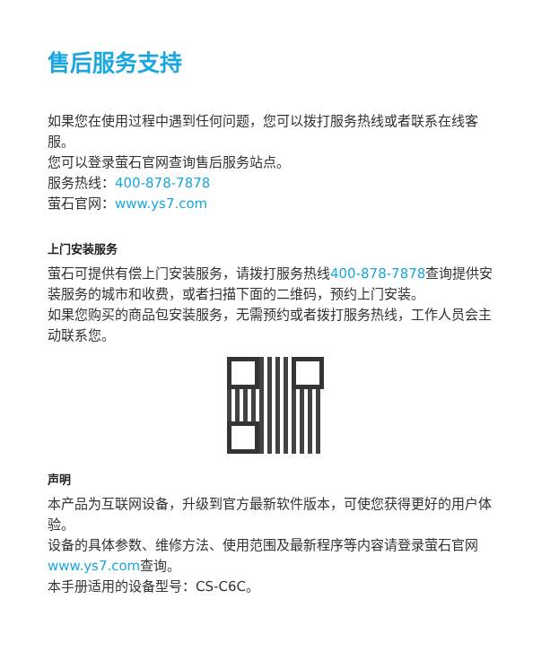售后服务支持
如果您在使用过程中遇到任何问题，您可以拨打服务热线或者联系在线客服。
您可以登录萤石官网查询售后服务站点。
服务热线：400-878-7878
萤石官网：www.ys7.com
上门安装服务
萤石可提供有偿上门安装服务，请拨打服务热线400-878-7878查询提供安装服务的城市和收费，或者扫描下面的二维码，预约上门安装。
如果您购买的商品包安装服务，无需预约或者拨打服务热线，工作人员会主动联系您。
声明
本产品为互联网设备，升级到官方最新软件版本，可使您获得更好的用户体验。
设备的具体参数、维修方法、使用范围及最新程序等内容请登录萤石官网www.ys7.com查询。
本手册适用的设备型号：CS-C6C。